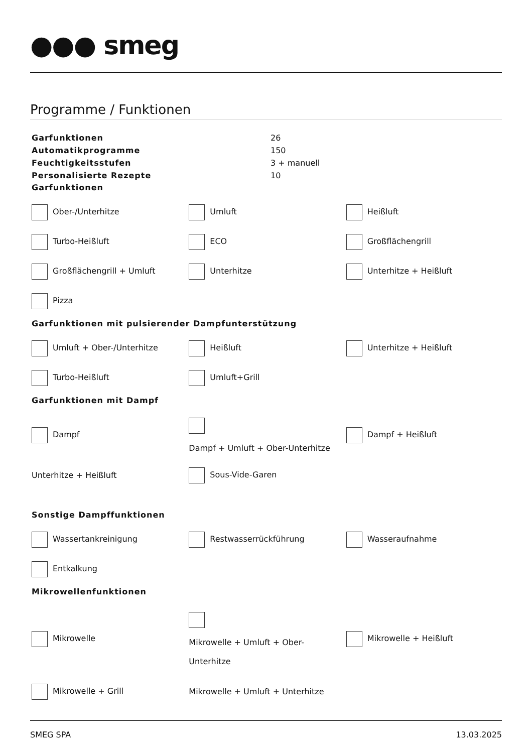●●● smeg
Programme / Funktionen
| Garfunktionen | 26 |
| Automatikprogramme | 150 |
| Feuchtigkeitsstufen | 3 + manuell |
| Personalisierte Rezepte | 10 |
Garfunktionen
| Ober-/Unterhitze | Umluft | Heißluft |
| Turbo-Heißluft | ECO | Großflächengrill |
| Großflächengrill + Umluft | Unterhitze | Unterhitze + Heißluft |
| Pizza | | |
Garfunktionen mit pulsierender Dampfunterstützung
| Umluft + Ober-/Unterhitze | Heißluft | Unterhitze + Heißluft |
| Turbo-Heißluft | Umluft+Grill | |
Garfunktionen mit Dampf
| Dampf | Dampf + Umluft + Ober-Unterhitze | Dampf + Heißluft |
| Unterhitze + Heißluft | Sous-Vide-Garen | |
Sonstige Dampffunktionen
| Wassertankreinigung | Restwasserrückführung | Wasseraufnahme |
| Entkalkung | | |
Mikrowellenfunktionen
| Mikrowelle | Mikrowelle + Umluft + Ober- Unterhitze | Mikrowelle + Heißluft |
| Mikrowelle + Grill | Mikrowelle + Umluft + Unterhitze | |
SMEG SPA 13.03.2025